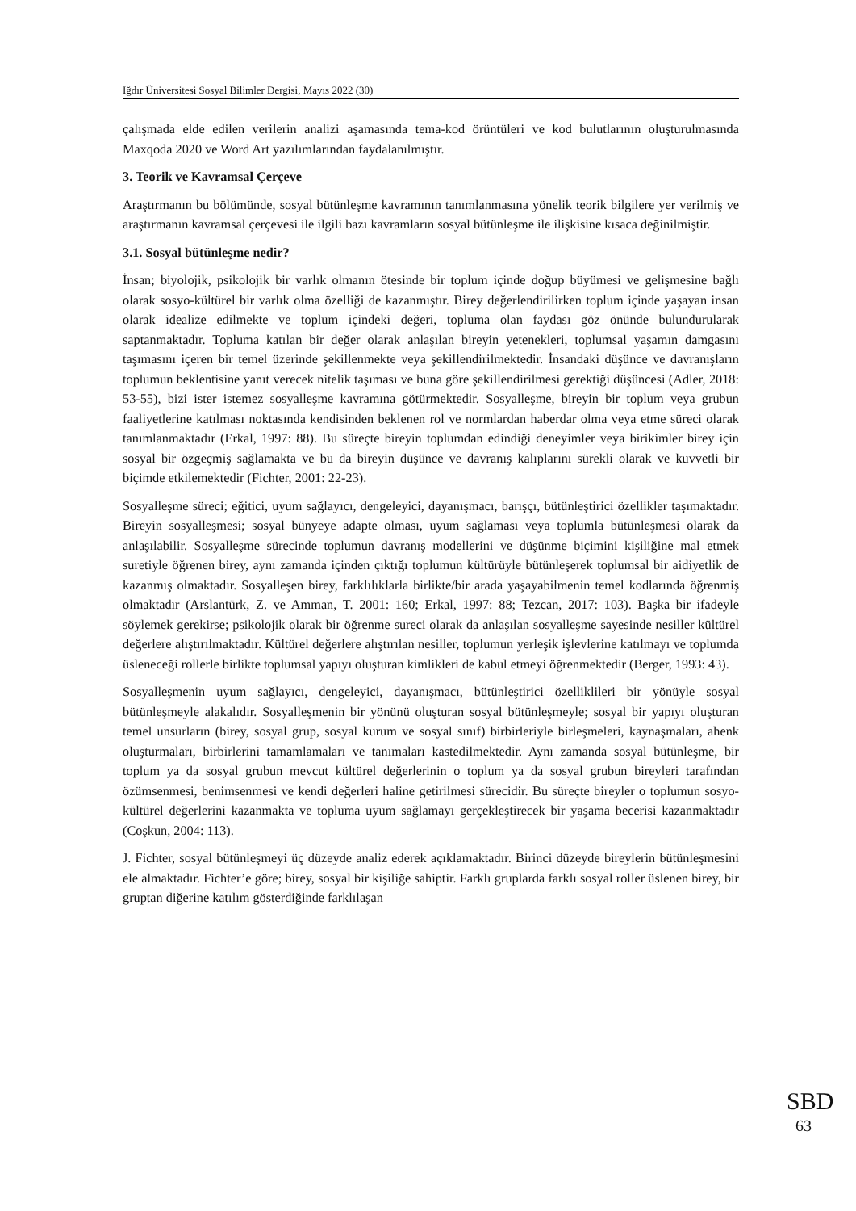Iğdır Üniversitesi Sosyal Bilimler Dergisi, Mayıs 2022 (30)
çalışmada elde edilen verilerin analizi aşamasında tema-kod örüntüleri ve kod bulutlarının oluşturulmasında Maxqoda 2020 ve Word Art yazılımlarından faydalanılmıştır.
3. Teorik ve Kavramsal Çerçeve
Araştırmanın bu bölümünde, sosyal bütünleşme kavramının tanımlanmasına yönelik teorik bilgilere yer verilmiş ve araştırmanın kavramsal çerçevesi ile ilgili bazı kavramların sosyal bütünleşme ile ilişkisine kısaca değinilmiştir.
3.1. Sosyal bütünleşme nedir?
İnsan; biyolojik, psikolojik bir varlık olmanın ötesinde bir toplum içinde doğup büyümesi ve gelişmesine bağlı olarak sosyo-kültürel bir varlık olma özelliği de kazanmıştır. Birey değerlendirilirken toplum içinde yaşayan insan olarak idealize edilmekte ve toplum içindeki değeri, topluma olan faydası göz önünde bulundurularak saptanmaktadır. Topluma katılan bir değer olarak anlaşılan bireyin yetenekleri, toplumsal yaşamın damgasını taşımasını içeren bir temel üzerinde şekillenmekte veya şekillendirilmektedir. İnsandaki düşünce ve davranışların toplumun beklentisine yanıt verecek nitelik taşıması ve buna göre şekillendirilmesi gerektiği düşüncesi (Adler, 2018: 53-55), bizi ister istemez sosyalleşme kavramına götürmektedir. Sosyalleşme, bireyin bir toplum veya grubun faaliyetlerine katılması noktasında kendisinden beklenen rol ve normlardan haberdar olma veya etme süreci olarak tanımlanmaktadır (Erkal, 1997: 88). Bu süreçte bireyin toplumdan edindiği deneyimler veya birikimler birey için sosyal bir özgeçmiş sağlamakta ve bu da bireyin düşünce ve davranış kalıplarını sürekli olarak ve kuvvetli bir biçimde etkilemektedir (Fichter, 2001: 22-23).
Sosyalleşme süreci; eğitici, uyum sağlayıcı, dengeleyici, dayanışmacı, barışçı, bütünleştirici özellikler taşımaktadır. Bireyin sosyalleşmesi; sosyal bünyeye adapte olması, uyum sağlaması veya toplumla bütünleşmesi olarak da anlaşılabilir. Sosyalleşme sürecinde toplumun davranış modellerini ve düşünme biçimini kişiliğine mal etmek suretiyle öğrenen birey, aynı zamanda içinden çıktığı toplumun kültürüyle bütünleşerek toplumsal bir aidiyetlik de kazanmış olmaktadır. Sosyalleşen birey, farklılıklarla birlikte/bir arada yaşayabilmenin temel kodlarında öğrenmiş olmaktadır (Arslantürk, Z. ve Amman, T. 2001: 160; Erkal, 1997: 88; Tezcan, 2017: 103). Başka bir ifadeyle söylemek gerekirse; psikolojik olarak bir öğrenme sureci olarak da anlaşılan sosyalleşme sayesinde nesiller kültürel değerlere alıştırılmaktadır. Kültürel değerlere alıştırılan nesiller, toplumun yerleşik işlevlerine katılmayı ve toplumda üsleneceği rollerle birlikte toplumsal yapıyı oluşturan kimlikleri de kabul etmeyi öğrenmektedir (Berger, 1993: 43).
Sosyalleşmenin uyum sağlayıcı, dengeleyici, dayanışmacı, bütünleştirici özelliklileri bir yönüyle sosyal bütünleşmeyle alakalıdır. Sosyalleşmenin bir yönünü oluşturan sosyal bütünleşmeyle; sosyal bir yapıyı oluşturan temel unsurların (birey, sosyal grup, sosyal kurum ve sosyal sınıf) birbirleriyle birleşmeleri, kaynaşmaları, ahenk oluşturmaları, birbirlerini tamamlamaları ve tanımaları kastedilmektedir. Aynı zamanda sosyal bütünleşme, bir toplum ya da sosyal grubun mevcut kültürel değerlerinin o toplum ya da sosyal grubun bireyleri tarafından özümsenmesi, benimsenmesi ve kendi değerleri haline getirilmesi sürecidir. Bu süreçte bireyler o toplumun sosyo-kültürel değerlerini kazanmakta ve topluma uyum sağlamayı gerçekleştirecek bir yaşama becerisi kazanmaktadır (Coşkun, 2004: 113).
J. Fichter, sosyal bütünleşmeyi üç düzeyde analiz ederek açıklamaktadır. Birinci düzeyde bireylerin bütünleşmesini ele almaktadır. Fichter’e göre; birey, sosyal bir kişiliğe sahiptir. Farklı gruplarda farklı sosyal roller üslenen birey, bir gruptan diğerine katılım gösterdiğinde farklılaşan
SBD
63